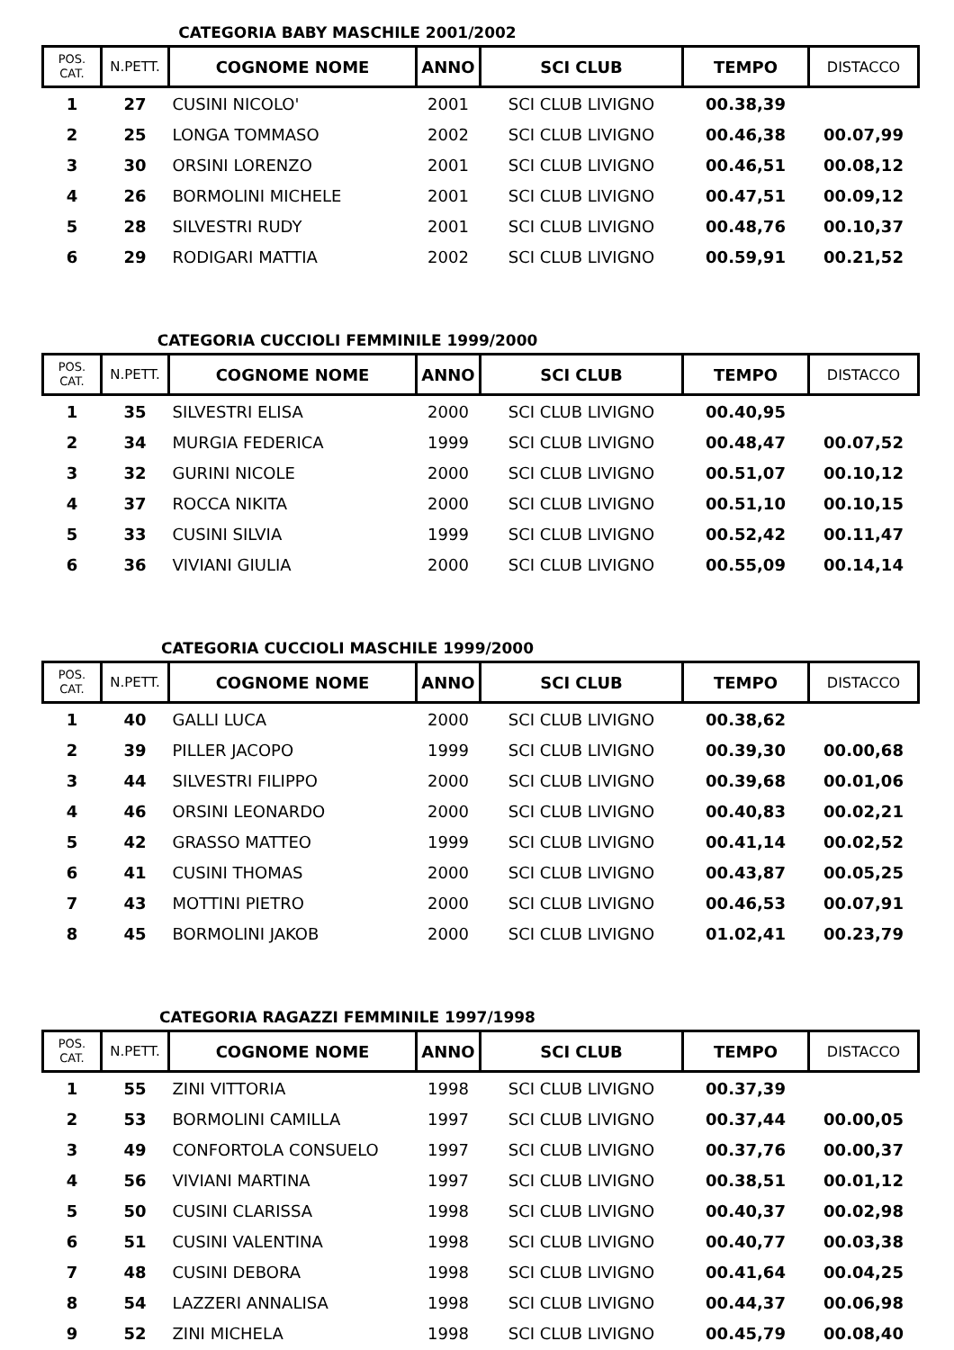CATEGORIA BABY MASCHILE 2001/2002
| POS. CAT. | N.PETT. | COGNOME NOME | ANNO | SCI CLUB | TEMPO | DISTACCO |
| --- | --- | --- | --- | --- | --- | --- |
| 1 | 27 | CUSINI NICOLO' | 2001 | SCI CLUB LIVIGNO | 00.38,39 | |
| 2 | 25 | LONGA TOMMASO | 2002 | SCI CLUB LIVIGNO | 00.46,38 | 00.07,99 |
| 3 | 30 | ORSINI LORENZO | 2001 | SCI CLUB LIVIGNO | 00.46,51 | 00.08,12 |
| 4 | 26 | BORMOLINI MICHELE | 2001 | SCI CLUB LIVIGNO | 00.47,51 | 00.09,12 |
| 5 | 28 | SILVESTRI RUDY | 2001 | SCI CLUB LIVIGNO | 00.48,76 | 00.10,37 |
| 6 | 29 | RODIGARI MATTIA | 2002 | SCI CLUB LIVIGNO | 00.59,91 | 00.21,52 |
CATEGORIA CUCCIOLI FEMMINILE 1999/2000
| POS. CAT. | N.PETT. | COGNOME NOME | ANNO | SCI CLUB | TEMPO | DISTACCO |
| --- | --- | --- | --- | --- | --- | --- |
| 1 | 35 | SILVESTRI ELISA | 2000 | SCI CLUB LIVIGNO | 00.40,95 | |
| 2 | 34 | MURGIA FEDERICA | 1999 | SCI CLUB LIVIGNO | 00.48,47 | 00.07,52 |
| 3 | 32 | GURINI NICOLE | 2000 | SCI CLUB LIVIGNO | 00.51,07 | 00.10,12 |
| 4 | 37 | ROCCA NIKITA | 2000 | SCI CLUB LIVIGNO | 00.51,10 | 00.10,15 |
| 5 | 33 | CUSINI SILVIA | 1999 | SCI CLUB LIVIGNO | 00.52,42 | 00.11,47 |
| 6 | 36 | VIVIANI GIULIA | 2000 | SCI CLUB LIVIGNO | 00.55,09 | 00.14,14 |
CATEGORIA CUCCIOLI MASCHILE 1999/2000
| POS. CAT. | N.PETT. | COGNOME NOME | ANNO | SCI CLUB | TEMPO | DISTACCO |
| --- | --- | --- | --- | --- | --- | --- |
| 1 | 40 | GALLI LUCA | 2000 | SCI CLUB LIVIGNO | 00.38,62 | |
| 2 | 39 | PILLER JACOPO | 1999 | SCI CLUB LIVIGNO | 00.39,30 | 00.00,68 |
| 3 | 44 | SILVESTRI FILIPPO | 2000 | SCI CLUB LIVIGNO | 00.39,68 | 00.01,06 |
| 4 | 46 | ORSINI LEONARDO | 2000 | SCI CLUB LIVIGNO | 00.40,83 | 00.02,21 |
| 5 | 42 | GRASSO MATTEO | 1999 | SCI CLUB LIVIGNO | 00.41,14 | 00.02,52 |
| 6 | 41 | CUSINI THOMAS | 2000 | SCI CLUB LIVIGNO | 00.43,87 | 00.05,25 |
| 7 | 43 | MOTTINI PIETRO | 2000 | SCI CLUB LIVIGNO | 00.46,53 | 00.07,91 |
| 8 | 45 | BORMOLINI JAKOB | 2000 | SCI CLUB LIVIGNO | 01.02,41 | 00.23,79 |
CATEGORIA RAGAZZI FEMMINILE 1997/1998
| POS. CAT. | N.PETT. | COGNOME NOME | ANNO | SCI CLUB | TEMPO | DISTACCO |
| --- | --- | --- | --- | --- | --- | --- |
| 1 | 55 | ZINI VITTORIA | 1998 | SCI CLUB LIVIGNO | 00.37,39 | |
| 2 | 53 | BORMOLINI CAMILLA | 1997 | SCI CLUB LIVIGNO | 00.37,44 | 00.00,05 |
| 3 | 49 | CONFORTOLA CONSUELO | 1997 | SCI CLUB LIVIGNO | 00.37,76 | 00.00,37 |
| 4 | 56 | VIVIANI MARTINA | 1997 | SCI CLUB LIVIGNO | 00.38,51 | 00.01,12 |
| 5 | 50 | CUSINI CLARISSA | 1998 | SCI CLUB LIVIGNO | 00.40,37 | 00.02,98 |
| 6 | 51 | CUSINI VALENTINA | 1998 | SCI CLUB LIVIGNO | 00.40,77 | 00.03,38 |
| 7 | 48 | CUSINI DEBORA | 1998 | SCI CLUB LIVIGNO | 00.41,64 | 00.04,25 |
| 8 | 54 | LAZZERI ANNALISA | 1998 | SCI CLUB LIVIGNO | 00.44,37 | 00.06,98 |
| 9 | 52 | ZINI MICHELA | 1998 | SCI CLUB LIVIGNO | 00.45,79 | 00.08,40 |